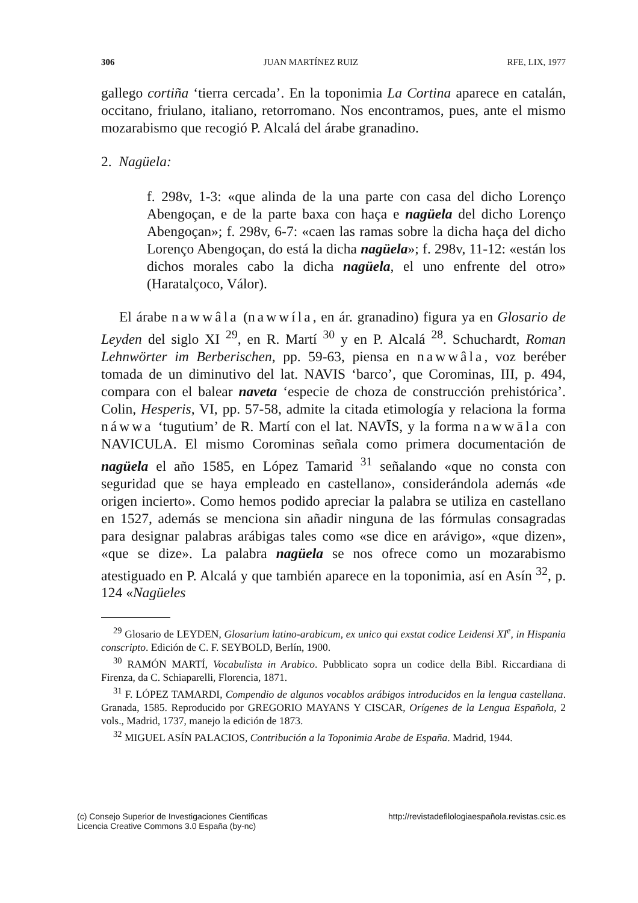306 JUAN MARTÍNEZ RUIZ RFE, LIX, 1977
gallego cortiña ‘tierra cercada’. En la toponimia La Cortina aparece en catalán, occitano, friulano, italiano, retorromano. Nos encontramos, pues, ante el mismo mozarabismo que recogió P. Alcalá del árabe granadino.
2. Nagüela:
f. 298v, 1-3: «que alinda de la una parte con casa del dicho Lorenço Abengoçan, e de la parte baxa con haça e nagüela del dicho Lorenço Abengoçan»; f. 298v, 6-7: «caen las ramas sobre la dicha haça del dicho Lorenço Abengoçan, do está la dicha nagüela»; f. 298v, 11-12: «están los dichos morales cabo la dicha nagüela, el uno enfrente del otro» (Haratalçoco, Válor).
El árabe nawwâla (nawwíla, en ár. granadino) figura ya en Glosario de Leyden del siglo XI <sup>29</sup>, en R. Martí <sup>30</sup> y en P. Alcalá <sup>28</sup>. Schuchardt, Roman Lehnwörter im Berberischen, pp. 59-63, piensa en nawwâla, voz beréber tomada de un diminutivo del lat. NAVIS ‘barco’, que Corominas, III, p. 494, compara con el balear naveta ‘especie de choza de construcción prehistórica’. Colin, Hesperis, VI, pp. 57-58, admite la citada etimología y relaciona la forma náwwa ‘tugu­tium’ de R. Martí con el lat. NAVĪS, y la forma nawwāla con NAVICULA. El mismo Corominas señala como primera documentación de nagüela el año 1585, en López Tamarid <sup>31</sup> señalando «que no consta con seguridad que se haya empleado en castellano», considerándola además «de origen incierto». Como hemos podido apreciar la palabra se utiliza en castellano en 1527, además se menciona sin añadir ninguna de las fórmulas consagradas para designar palabras arábigas tales como «se dice en arávigo», «que dizen», «que se dize». La palabra nagüela se nos ofrece como un mozarabismo atestiguado en P. Alcalá y que también aparece en la toponimia, así en Asín <sup>32</sup>, p. 124 «Nagüeles
<sup>29</sup> Glosario de LEYDEN, Glosarium latino-arabicum, ex unico qui exstat codice Leidensi XI<sup>e</sup>, in Hispania conscripto. Edición de C. F. SEYBOLD, Berlín, 1900.
<sup>30</sup> RAMÓN MARTÍ, Vocabulista in Arabico. Pubblicato sopra un codice della Bibl. Riccardiana di Firenza, da C. Schiaparelli, Florencia, 1871.
<sup>31</sup> F. LÓPEZ TAMARDI, Compendio de algunos vocablos arábigos introducidos en la lengua castellana. Granada, 1585. Reproducido por GREGORIO MAYANS Y CISCAR, Orígenes de la Lengua Española, 2 vols., Madrid, 1737, manejo la edición de 1873.
<sup>32</sup> MIGUEL ASÍN PALACIOS, Contribución a la Toponimia Arabe de España. Madrid, 1944.
(c) Consejo Superior de Investigaciones Cientificas
Licencia Creative Commons 3.0 España (by-nc) http://revistadefilologiaespañola.revistas.csic.es